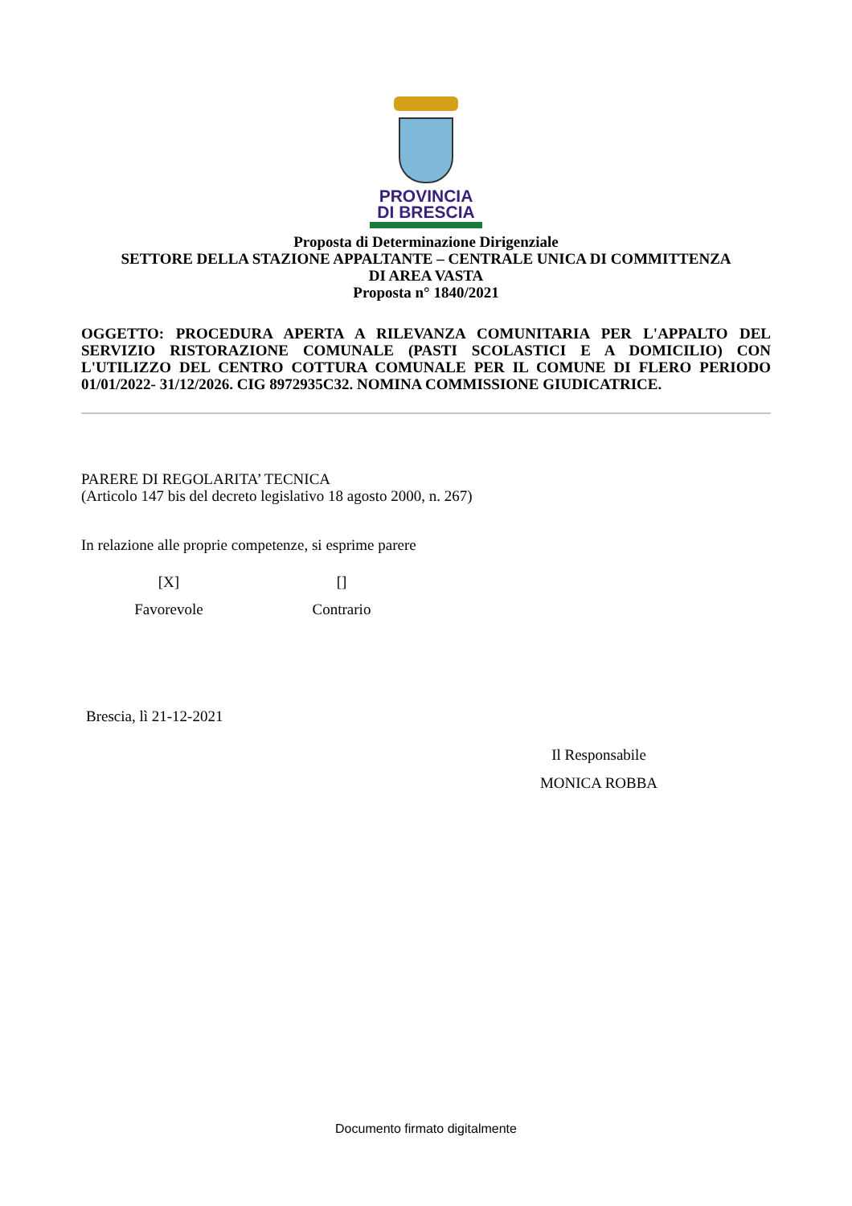PROVINCIA
DI BRESCIA
Proposta di Determinazione Dirigenziale
SETTORE DELLA STAZIONE APPALTANTE – CENTRALE UNICA DI COMMITTENZA
DI AREA VASTA
Proposta n° 1840/2021
OGGETTO: PROCEDURA APERTA A RILEVANZA COMUNITARIA PER L'APPALTO DEL SERVIZIO RISTORAZIONE COMUNALE (PASTI SCOLASTICI E A DOMICILIO) CON L'UTILIZZO DEL CENTRO COTTURA COMUNALE PER IL COMUNE DI FLERO PERIODO 01/01/2022- 31/12/2026. CIG 8972935C32. NOMINA COMMISSIONE GIUDICATRICE.
PARERE DI REGOLARITA’ TECNICA
(Articolo 147 bis del decreto legislativo 18 agosto 2000, n. 267)
In relazione alle proprie competenze, si esprime parere
[X]
Favorevole
[]
Contrario
Brescia, lì 21-12-2021
Il Responsabile
MONICA ROBBA
Documento firmato digitalmente